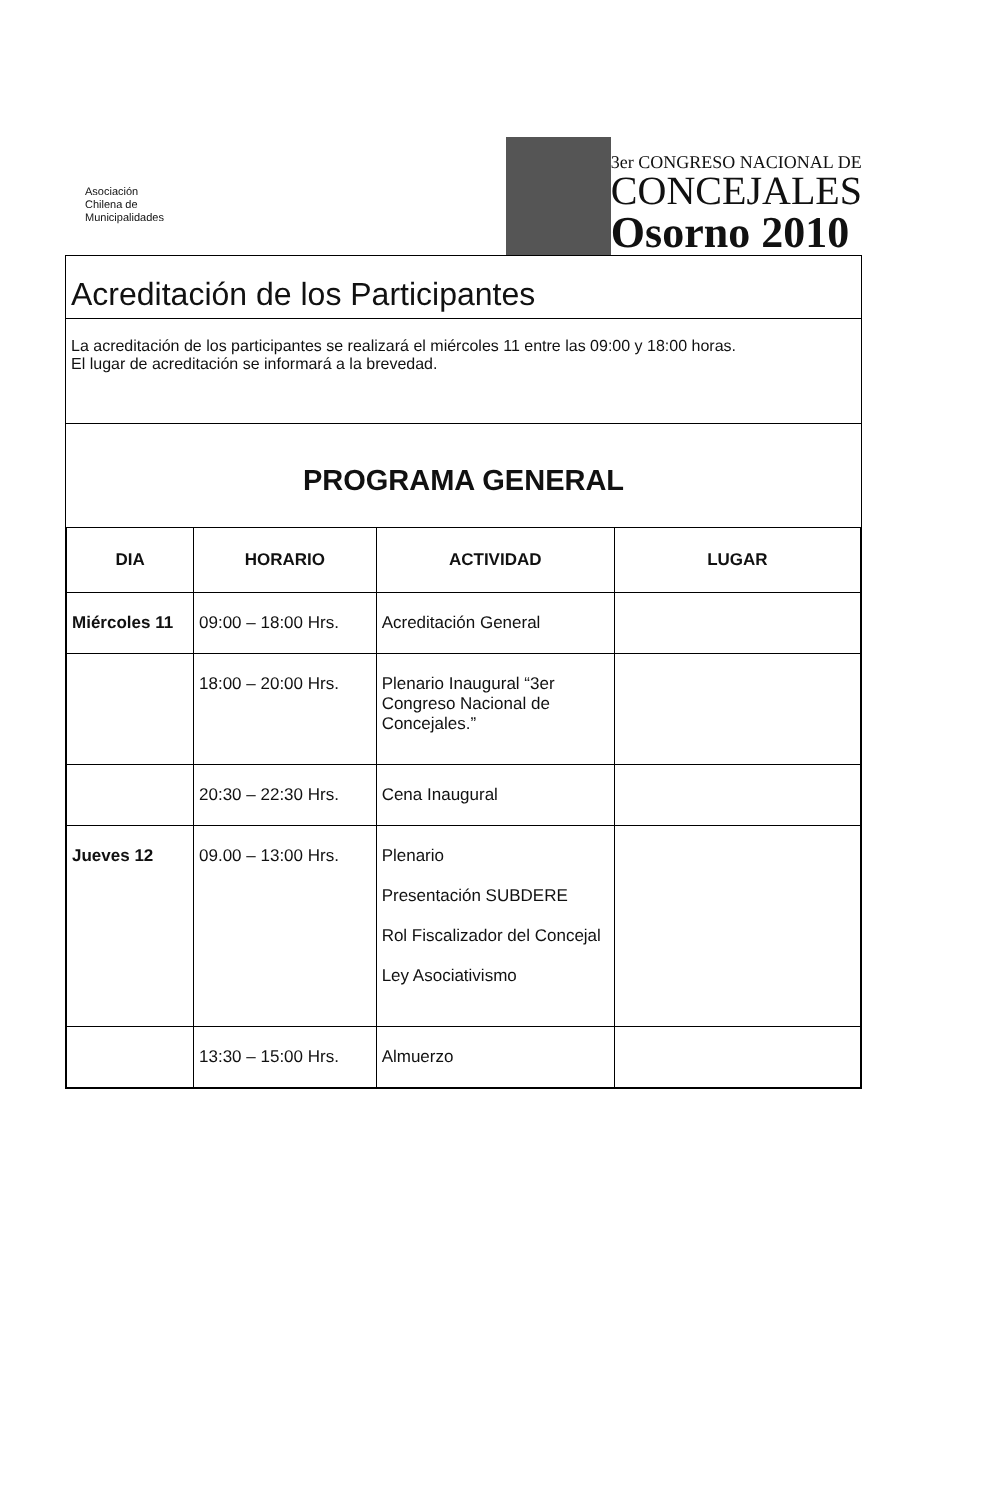Asociación
Chilena de
Municipalidades
3er CONGRESO NACIONAL DE
CONCEJALES
Osorno 2010
Acreditación de los Participantes
La acreditación de los participantes se realizará el miércoles 11 entre las 09:00 y 18:00 horas.
El lugar de acreditación se informará a la brevedad.
PROGRAMA GENERAL
| DIA | HORARIO | ACTIVIDAD | LUGAR |
| --- | --- | --- | --- |
| Miércoles 11 | 09:00 – 18:00 Hrs. | Acreditación General | |
| | 18:00 – 20:00 Hrs. | Plenario Inaugural “3er Congreso Nacional de Concejales.” | |
| | 20:30 – 22:30 Hrs. | Cena Inaugural | |
| Jueves 12 | 09.00 – 13:00 Hrs. | Plenario Presentación SUBDERE Rol Fiscalizador del Concejal Ley Asociativismo | |
| | 13:30 – 15:00 Hrs. | Almuerzo | |